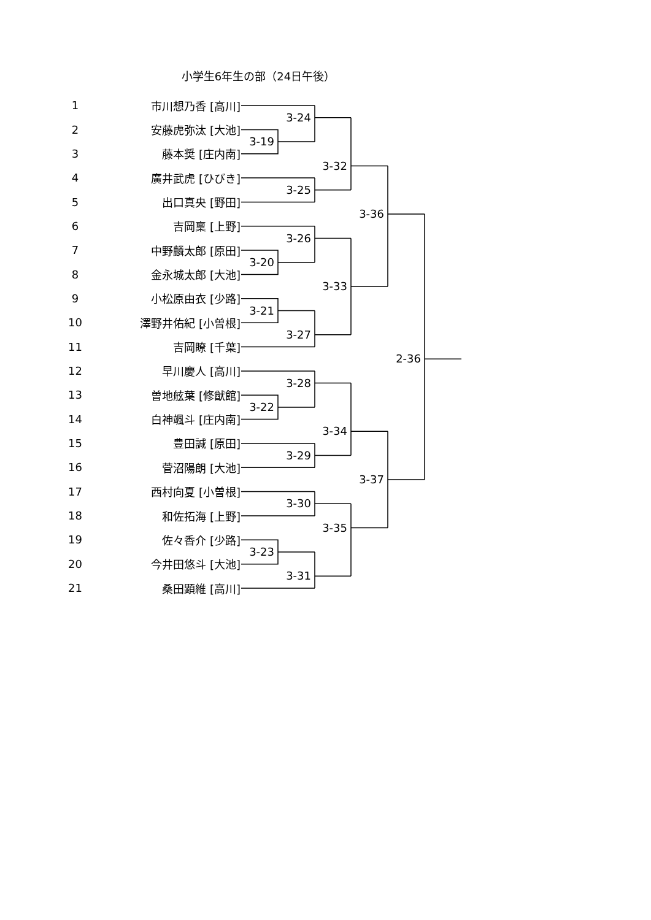小学生6年生の部（24日午後）
1
市川想乃香 [高川]
3-24
2
安藤虎弥汰 [大池]
3-19
3
藤本奨 [庄内南]
3-32
4
廣井武虎 [ひびき]
3-25
5
出口真央 [野田]
3-36
6
吉岡稟 [上野]
3-26
7
中野麟太郎 [原田]
3-20
8
金永城太郎 [大池]
3-33
9
小松原由衣 [少路]
3-21
10
澤野井佑紀 [小曽根]
3-27
11
吉岡瞭 [千葉]
2-36
12
早川慶人 [高川]
3-28
13
曽地舷葉 [修猷館]
3-22
14
白神颯斗 [庄内南]
3-34
15
豊田誠 [原田]
3-29
16
菅沼陽朗 [大池]
3-37
17
西村向夏 [小曽根]
3-30
18
和佐拓海 [上野]
3-35
19
佐々香介 [少路]
3-23
20
今井田悠斗 [大池]
3-31
21
桑田顕維 [高川]